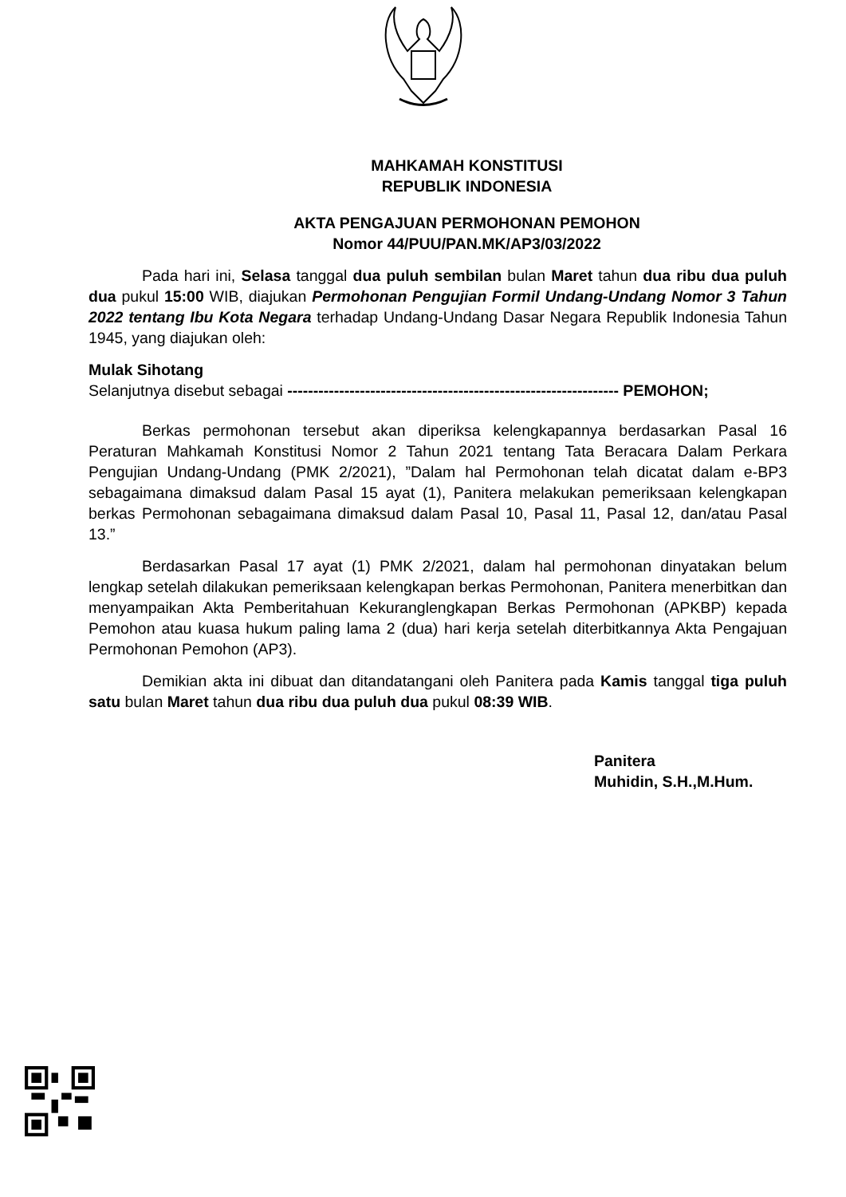MAHKAMAH KONSTITUSI
REPUBLIK INDONESIA
AKTA PENGAJUAN PERMOHONAN PEMOHON
Nomor 44/PUU/PAN.MK/AP3/03/2022
Pada hari ini, Selasa tanggal dua puluh sembilan bulan Maret tahun dua ribu dua puluh dua pukul 15:00 WIB, diajukan Permohonan Pengujian Formil Undang-Undang Nomor 3 Tahun 2022 tentang Ibu Kota Negara terhadap Undang-Undang Dasar Negara Republik Indonesia Tahun 1945, yang diajukan oleh:
Mulak Sihotang
Selanjutnya disebut sebagai ---------------------------------------------------------------- PEMOHON;
Berkas permohonan tersebut akan diperiksa kelengkapannya berdasarkan Pasal 16 Peraturan Mahkamah Konstitusi Nomor 2 Tahun 2021 tentang Tata Beracara Dalam Perkara Pengujian Undang-Undang (PMK 2/2021), ”Dalam hal Permohonan telah dicatat dalam e-BP3 sebagaimana dimaksud dalam Pasal 15 ayat (1), Panitera melakukan pemeriksaan kelengkapan berkas Permohonan sebagaimana dimaksud dalam Pasal 10, Pasal 11, Pasal 12, dan/atau Pasal 13.”
Berdasarkan Pasal 17 ayat (1) PMK 2/2021, dalam hal permohonan dinyatakan belum lengkap setelah dilakukan pemeriksaan kelengkapan berkas Permohonan, Panitera menerbitkan dan menyampaikan Akta Pemberitahuan Kekuranglengkapan Berkas Permohonan (APKBP) kepada Pemohon atau kuasa hukum paling lama 2 (dua) hari kerja setelah diterbitkannya Akta Pengajuan Permohonan Pemohon (AP3).
Demikian akta ini dibuat dan ditandatangani oleh Panitera pada Kamis tanggal tiga puluh satu bulan Maret tahun dua ribu dua puluh dua pukul 08:39 WIB.
Panitera
Muhidin, S.H.,M.Hum.